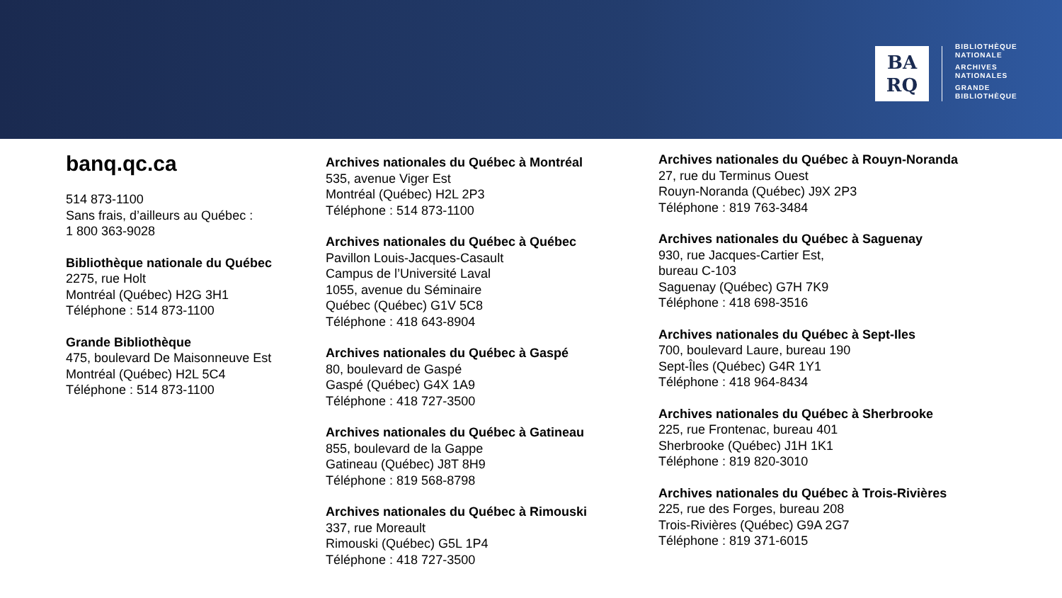BA
RQ
BIBLIOTHÈQUE
NATIONALE
ARCHIVES
NATIONALES
GRANDE
BIBLIOTHÈQUE
banq.qc.ca
514 873-1100
Sans frais, d’ailleurs au Québec :
1 800 363-9028
Bibliothèque nationale du Québec
2275, rue Holt
Montréal (Québec) H2G 3H1
Téléphone : 514 873-1100
Grande Bibliothèque
475, boulevard De Maisonneuve Est
Montréal (Québec) H2L 5C4
Téléphone : 514 873-1100
Archives nationales du Québec à Montréal
535, avenue Viger Est
Montréal (Québec) H2L 2P3
Téléphone : 514 873-1100
Archives nationales du Québec à Québec
Pavillon Louis-Jacques-Casault
Campus de l’Université Laval
1055, avenue du Séminaire
Québec (Québec) G1V 5C8
Téléphone : 418 643-8904
Archives nationales du Québec à Gaspé
80, boulevard de Gaspé
Gaspé (Québec) G4X 1A9
Téléphone : 418 727-3500
Archives nationales du Québec à Gatineau
855, boulevard de la Gappe
Gatineau (Québec) J8T 8H9
Téléphone : 819 568-8798
Archives nationales du Québec à Rimouski
337, rue Moreault
Rimouski (Québec) G5L 1P4
Téléphone : 418 727-3500
Archives nationales du Québec à Rouyn-Noranda
27, rue du Terminus Ouest
Rouyn-Noranda (Québec) J9X 2P3
Téléphone : 819 763-3484
Archives nationales du Québec à Saguenay
930, rue Jacques-Cartier Est,
bureau C-103
Saguenay (Québec) G7H 7K9
Téléphone : 418 698-3516
Archives nationales du Québec à Sept-Iles
700, boulevard Laure, bureau 190
Sept-Îles (Québec) G4R 1Y1
Téléphone : 418 964-8434
Archives nationales du Québec à Sherbrooke
225, rue Frontenac, bureau 401
Sherbrooke (Québec) J1H 1K1
Téléphone : 819 820-3010
Archives nationales du Québec à Trois-Rivières
225, rue des Forges, bureau 208
Trois-Rivières (Québec) G9A 2G7
Téléphone : 819 371-6015